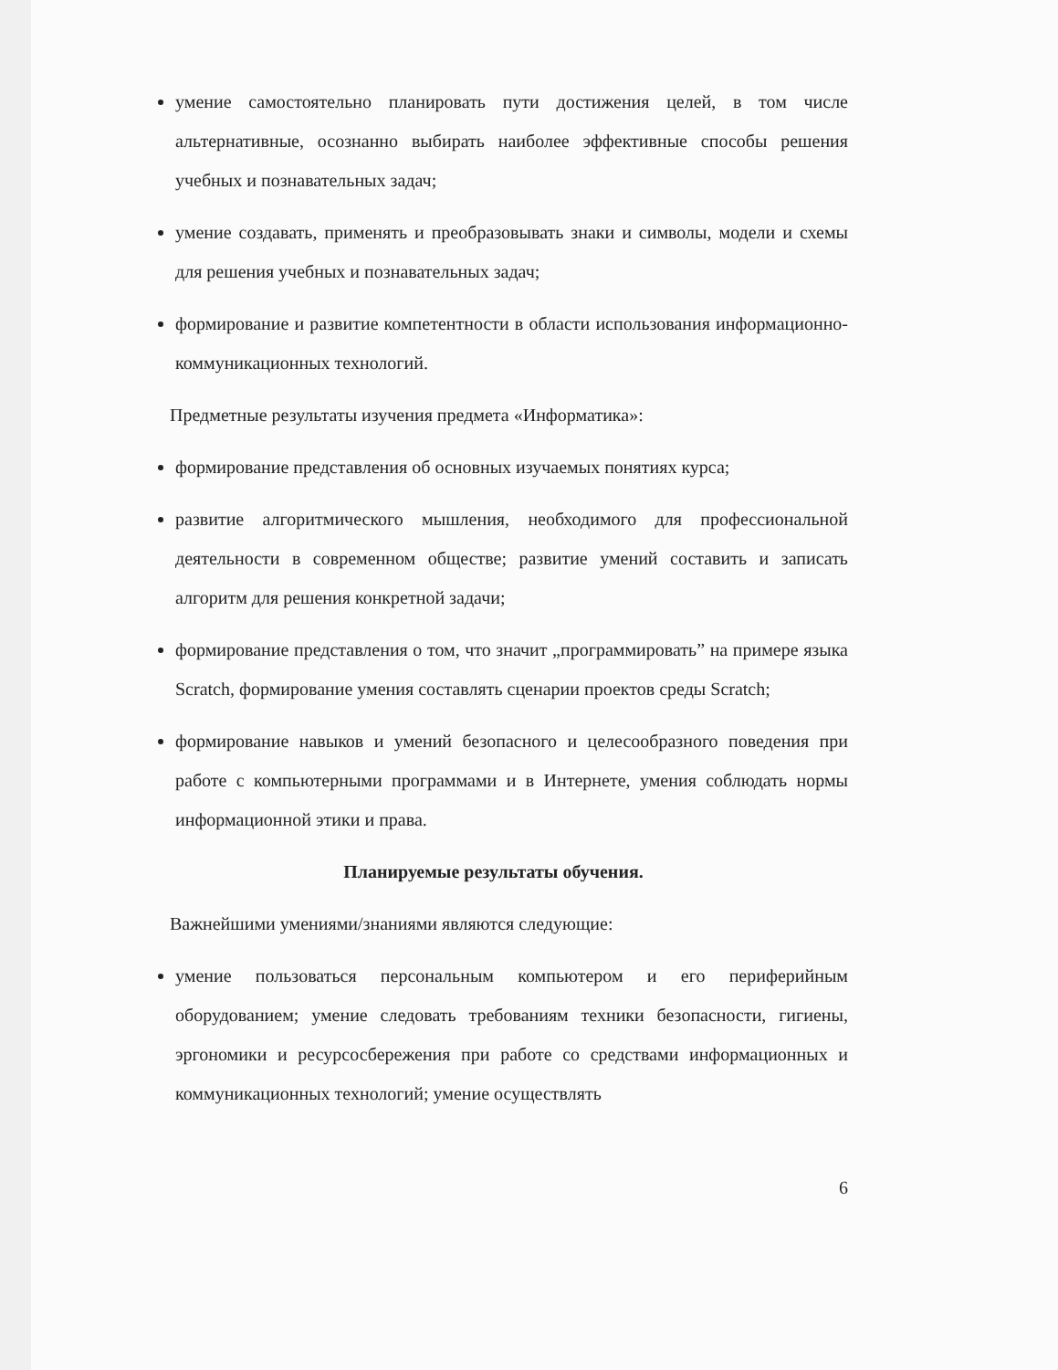умение самостоятельно планировать пути достижения целей, в том числе альтернативные, осознанно выбирать наиболее эффективные способы решения учебных и познавательных задач;
умение создавать, применять и преобразовывать знаки и символы, модели и схемы для решения учебных и познавательных задач;
формирование и развитие компетентности в области использования информационно-коммуникационных технологий.
Предметные результаты изучения предмета «Информатика»:
формирование представления об основных изучаемых понятиях курса;
развитие алгоритмического мышления, необходимого для профессиональной деятельности в современном обществе; развитие умений составить и записать алгоритм для решения конкретной задачи;
формирование представления о том, что значит „программировать” на примере языка Scratch, формирование умения составлять сценарии проектов среды Scratch;
формирование навыков и умений безопасного и целесообразного поведения при работе с компьютерными программами и в Интернете, умения соблюдать нормы информационной этики и права.
Планируемые результаты обучения.
Важнейшими умениями/знаниями являются следующие:
умение пользоваться персональным компьютером и его периферийным оборудованием; умение следовать требованиям техники безопасности, гигиены, эргономики и ресурсосбережения при работе со средствами информационных и коммуникационных технологий; умение осуществлять
6